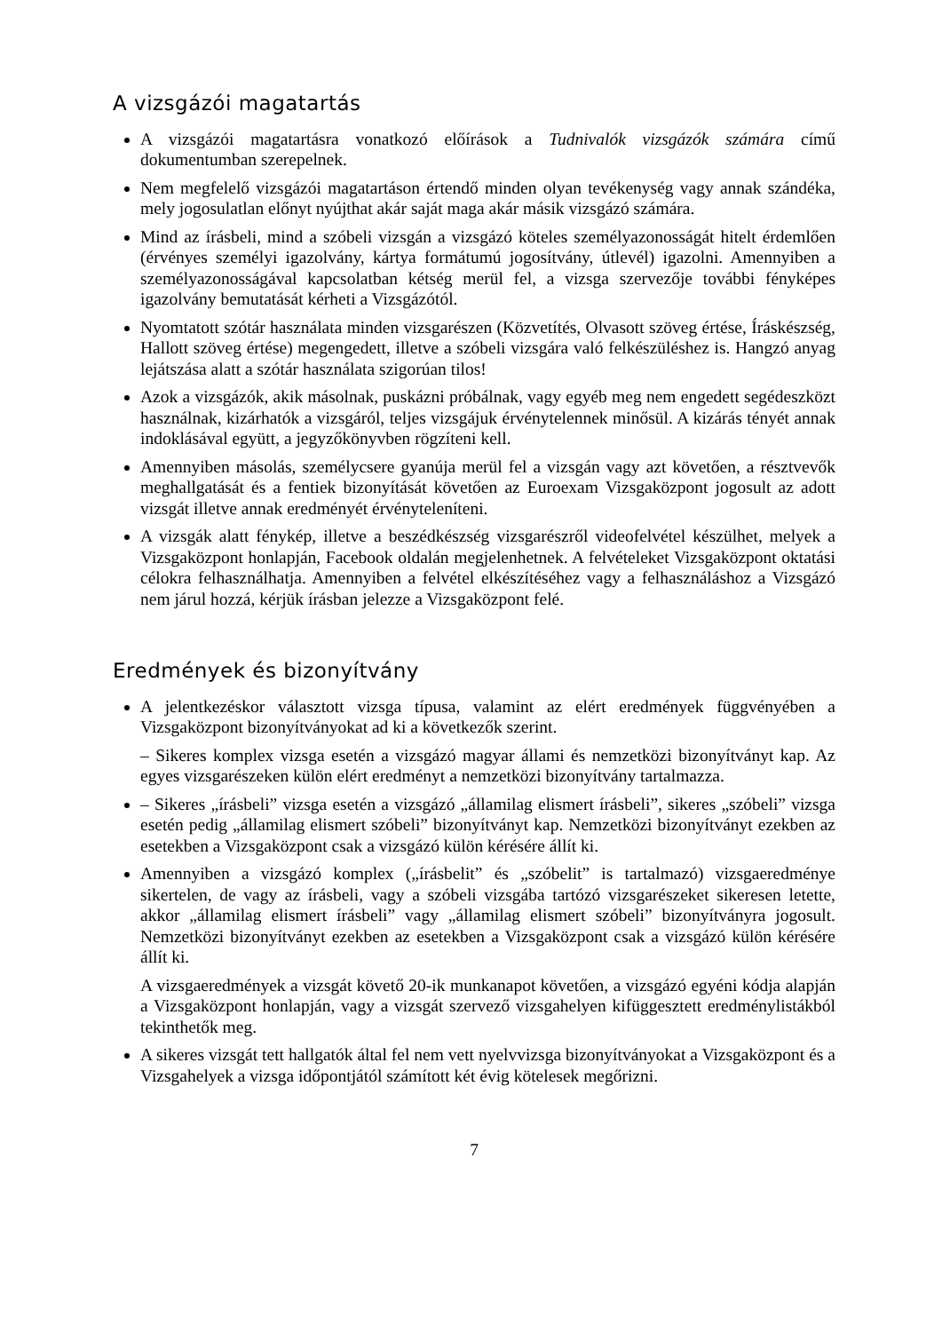A vizsgázói magatartás
A vizsgázói magatartásra vonatkozó előírások a Tudnivalók vizsgázók számára című dokumentumban szerepelnek.
Nem megfelelő vizsgázói magatartáson értendő minden olyan tevékenység vagy annak szándéka, mely jogosulatlan előnyt nyújthat akár saját maga akár másik vizsgázó számára.
Mind az írásbeli, mind a szóbeli vizsgán a vizsgázó köteles személyazonosságát hitelt érdemlően (érvényes személyi igazolvány, kártya formátumú jogosítvány, útlevél) igazolni. Amennyiben a személyazonosságával kapcsolatban kétség merül fel, a vizsga szervezője további fényképes igazolvány bemutatását kérheti a Vizsgázótól.
Nyomtatott szótár használata minden vizsgarészen (Közvetítés, Olvasott szöveg értése, Íráskészség, Hallott szöveg értése) megengedett, illetve a szóbeli vizsgára való felkészüléshez is. Hangzó anyag lejátszása alatt a szótár használata szigorúan tilos!
Azok a vizsgázók, akik másolnak, puskázni próbálnak, vagy egyéb meg nem engedett segédeszközt használnak, kizárhatók a vizsgáról, teljes vizsgájuk érvénytelennek minősül. A kizárás tényét annak indoklásával együtt, a jegyzőkönyvben rögzíteni kell.
Amennyiben másolás, személycsere gyanúja merül fel a vizsgán vagy azt követően, a résztvevők meghallgatását és a fentiek bizonyítását követően az Euroexam Vizsgaközpont jogosult az adott vizsgát illetve annak eredményét érvényteleníteni.
A vizsgák alatt fénykép, illetve a beszédkészség vizsgarészről videofelvétel készülhet, melyek a Vizsgaközpont honlapján, Facebook oldalán megjelenhetnek. A felvételeket Vizsgaközpont oktatási célokra felhasználhatja. Amennyiben a felvétel elkészítéséhez vagy a felhasználáshoz a Vizsgázó nem járul hozzá, kérjük írásban jelezze a Vizsgaközpont felé.
Eredmények és bizonyítvány
A jelentkezéskor választott vizsga típusa, valamint az elért eredmények függvényében a Vizsgaközpont bizonyítványokat ad ki a következők szerint.
– Sikeres komplex vizsga esetén a vizsgázó magyar állami és nemzetközi bizonyítványt kap. Az egyes vizsgarészeken külön elért eredményt a nemzetközi bizonyítvány tartalmazza.
– Sikeres „írásbeli” vizsga esetén a vizsgázó „államilag elismert írásbeli”, sikeres „szóbeli” vizsga esetén pedig „államilag elismert szóbeli” bizonyítványt kap. Nemzetközi bizonyítványt ezekben az esetekben a Vizsgaközpont csak a vizsgázó külön kérésére állít ki.
Amennyiben a vizsgázó komplex („írásbelit” és „szóbelit” is tartalmazó) vizsgaeredménye sikertelen, de vagy az írásbeli, vagy a szóbeli vizsgába tartózó vizsgarészeket sikeresen letette, akkor „államilag elismert írásbeli” vagy „államilag elismert szóbeli” bizonyítványra jogosult. Nemzetközi bizonyítványt ezekben az esetekben a Vizsgaközpont csak a vizsgázó külön kérésére állít ki.
A vizsgaeredmények a vizsgát követő 20-ik munkanapot követően, a vizsgázó egyéni kódja alapján a Vizsgaközpont honlapján, vagy a vizsgát szervező vizsgahelyen kifüggesztett eredménylistákból tekinthetők meg.
A sikeres vizsgát tett hallgatók által fel nem vett nyelvvizsga bizonyítványokat a Vizsgaközpont és a Vizsgahelyek a vizsga időpontjától számított két évig kötelesek megőrizni.
7